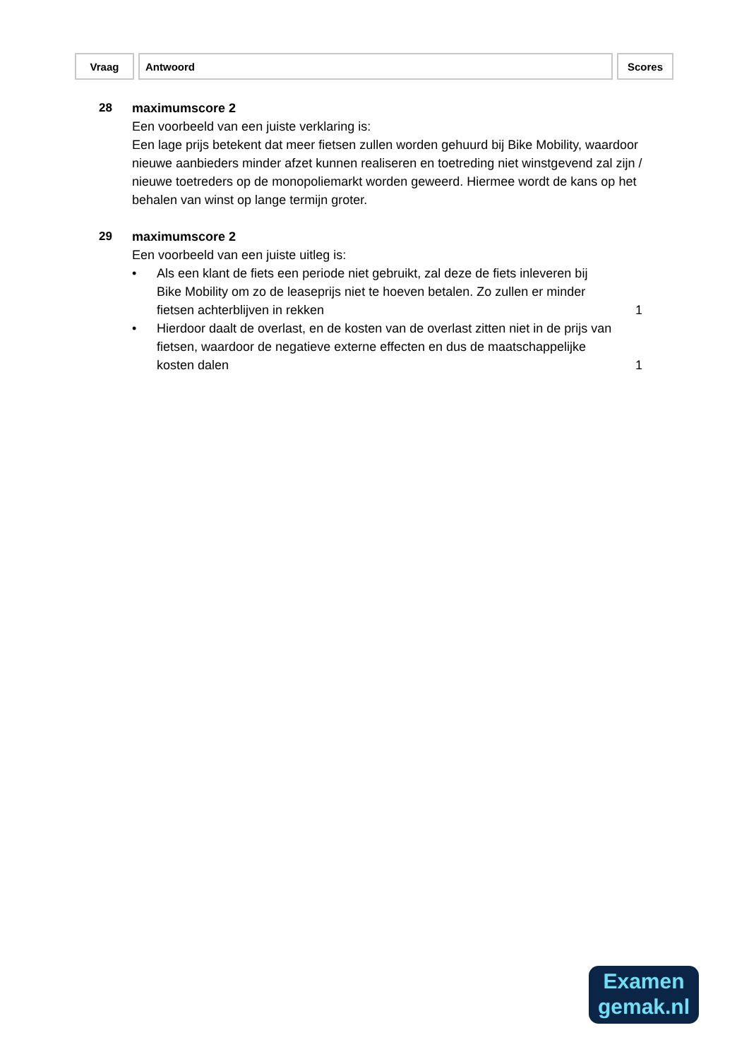| Vraag | Antwoord | Scores |
| --- | --- | --- |
28 maximumscore 2
Een voorbeeld van een juiste verklaring is:
Een lage prijs betekent dat meer fietsen zullen worden gehuurd bij Bike Mobility, waardoor nieuwe aanbieders minder afzet kunnen realiseren en toetreding niet winstgevend zal zijn / nieuwe toetreders op de monopoliemarkt worden geweerd. Hiermee wordt de kans op het behalen van winst op lange termijn groter.
29 maximumscore 2
Een voorbeeld van een juiste uitleg is:
• Als een klant de fiets een periode niet gebruikt, zal deze de fiets inleveren bij Bike Mobility om zo de leaseprijs niet te hoeven betalen. Zo zullen er minder fietsen achterblijven in rekken
1
• Hierdoor daalt de overlast, en de kosten van de overlast zitten niet in de prijs van fietsen, waardoor de negatieve externe effecten en dus de maatschappelijke kosten dalen
1
Examen
gemak.nl